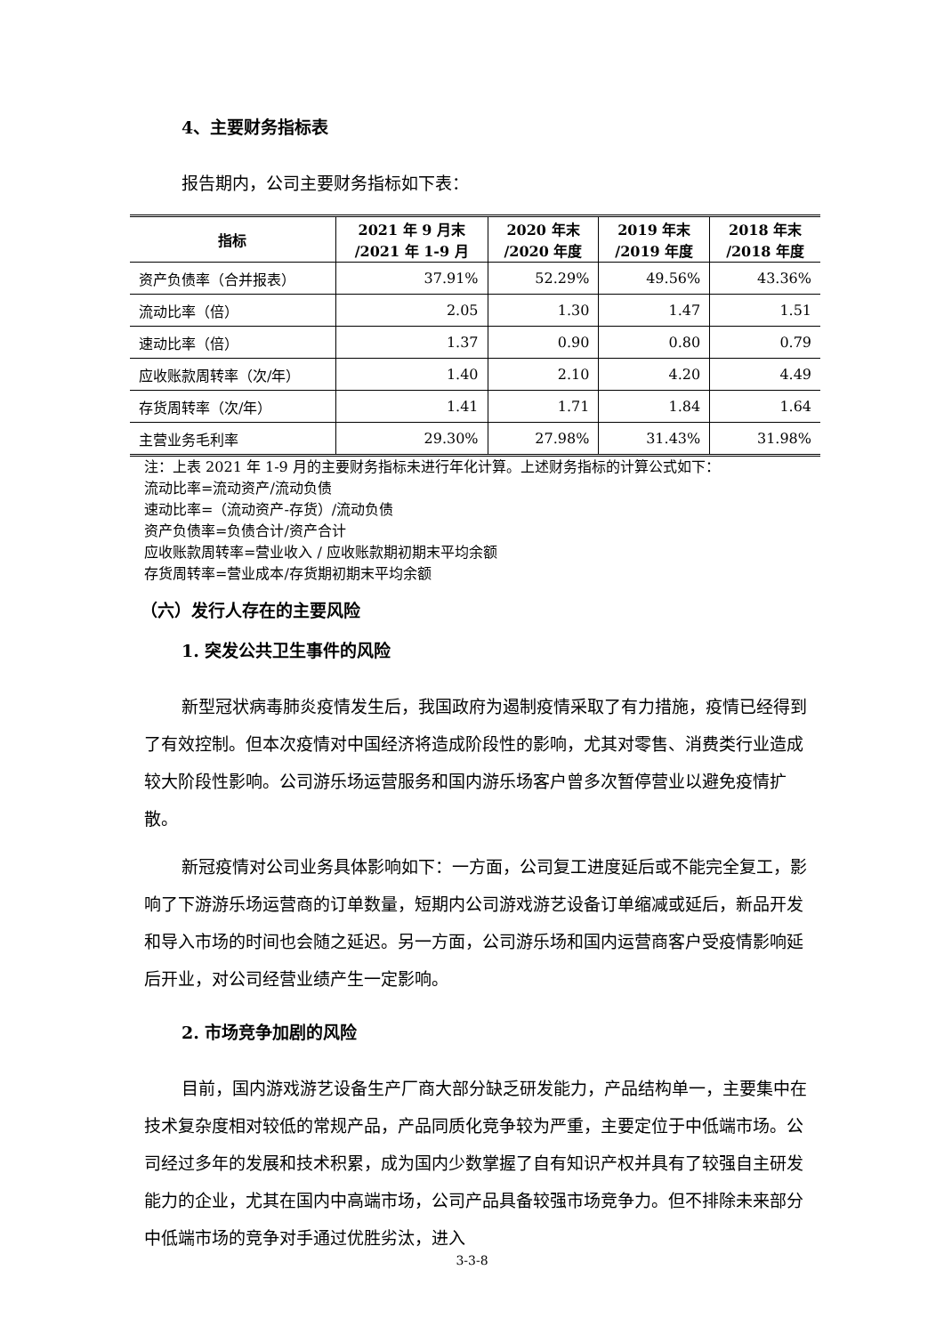4、主要财务指标表
报告期内，公司主要财务指标如下表：
| 指标 | 2021 年 9 月末 /2021 年 1-9 月 | 2020 年末 /2020 年度 | 2019 年末 /2019 年度 | 2018 年末 /2018 年度 |
| --- | --- | --- | --- | --- |
| 资产负债率（合并报表） | 37.91% | 52.29% | 49.56% | 43.36% |
| 流动比率（倍） | 2.05 | 1.30 | 1.47 | 1.51 |
| 速动比率（倍） | 1.37 | 0.90 | 0.80 | 0.79 |
| 应收账款周转率（次/年） | 1.40 | 2.10 | 4.20 | 4.49 |
| 存货周转率（次/年） | 1.41 | 1.71 | 1.84 | 1.64 |
| 主营业务毛利率 | 29.30% | 27.98% | 31.43% | 31.98% |
注：上表 2021 年 1-9 月的主要财务指标未进行年化计算。上述财务指标的计算公式如下：
流动比率=流动资产/流动负债
速动比率=（流动资产-存货）/流动负债
资产负债率=负债合计/资产合计
应收账款周转率=营业收入 / 应收账款期初期末平均余额
存货周转率=营业成本/存货期初期末平均余额
（六）发行人存在的主要风险
1. 突发公共卫生事件的风险
新型冠状病毒肺炎疫情发生后，我国政府为遏制疫情采取了有力措施，疫情已经得到了有效控制。但本次疫情对中国经济将造成阶段性的影响，尤其对零售、消费类行业造成较大阶段性影响。公司游乐场运营服务和国内游乐场客户曾多次暂停营业以避免疫情扩散。
新冠疫情对公司业务具体影响如下：一方面，公司复工进度延后或不能完全复工，影响了下游游乐场运营商的订单数量，短期内公司游戏游艺设备订单缩减或延后，新品开发和导入市场的时间也会随之延迟。另一方面，公司游乐场和国内运营商客户受疫情影响延后开业，对公司经营业绩产生一定影响。
2. 市场竞争加剧的风险
目前，国内游戏游艺设备生产厂商大部分缺乏研发能力，产品结构单一，主要集中在技术复杂度相对较低的常规产品，产品同质化竞争较为严重，主要定位于中低端市场。公司经过多年的发展和技术积累，成为国内少数掌握了自有知识产权并具有了较强自主研发能力的企业，尤其在国内中高端市场，公司产品具备较强市场竞争力。但不排除未来部分中低端市场的竞争对手通过优胜劣汰，进入
3-3-8